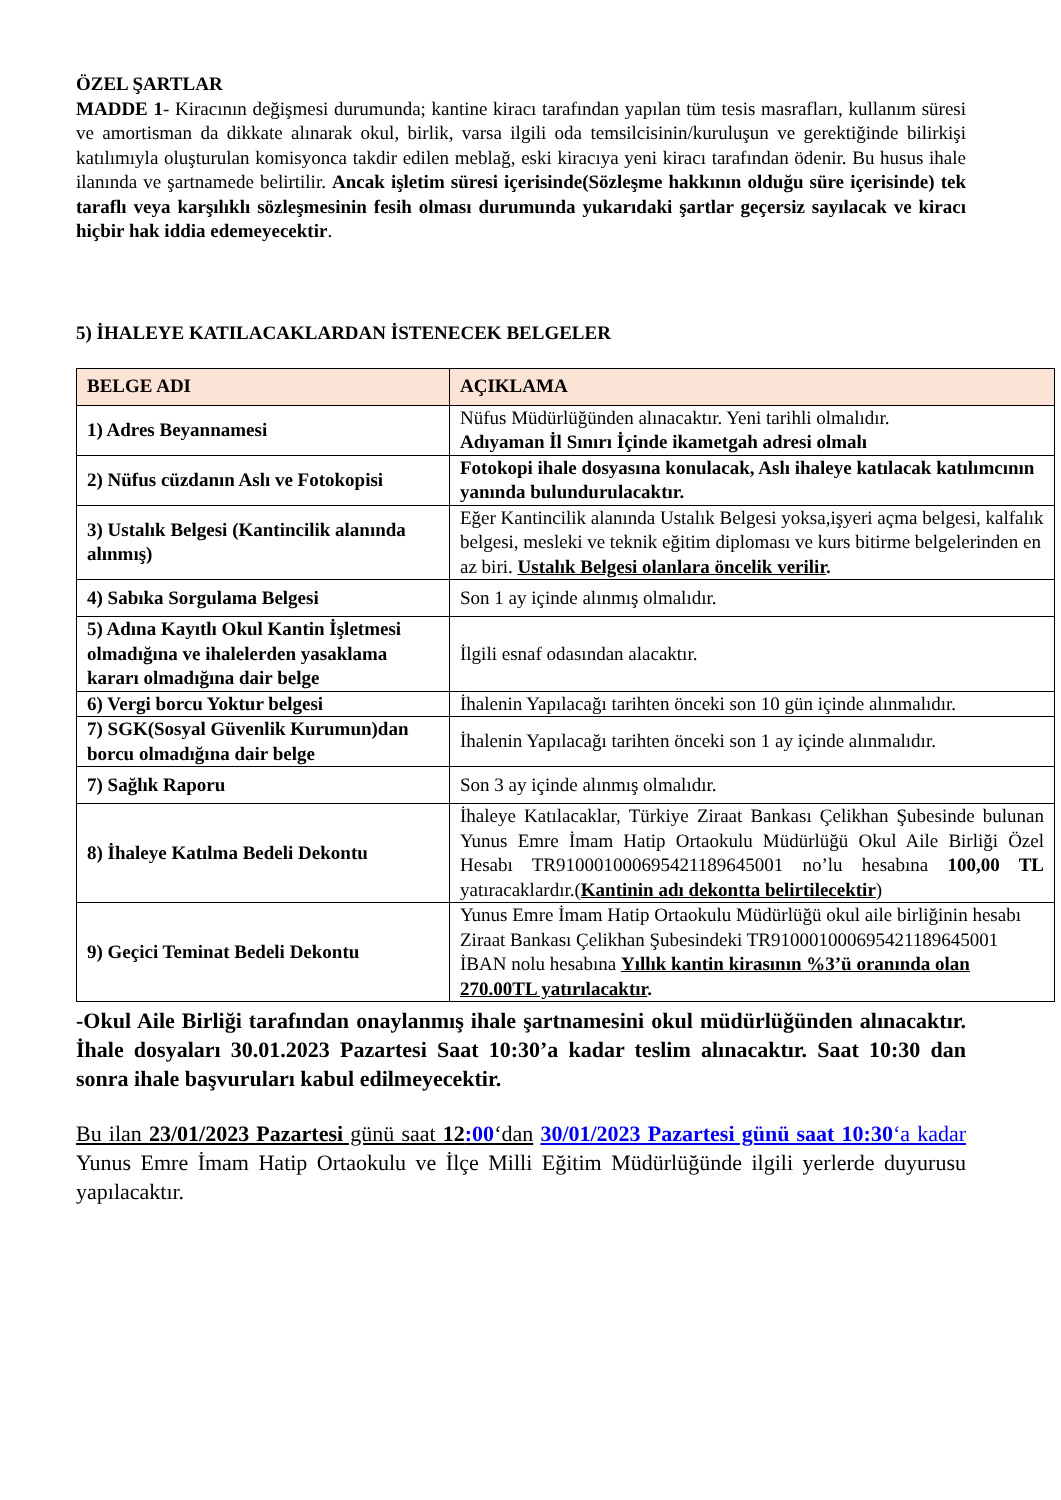ÖZEL ŞARTLAR
MADDE 1- Kiracının değişmesi durumunda; kantine kiracı tarafından yapılan tüm tesis masrafları, kullanım süresi ve amortisman da dikkate alınarak okul, birlik, varsa ilgili oda temsilcisinin/kuruluşun ve gerektiğinde bilirkişi katılımıyla oluşturulan komisyonca takdir edilen meblağ, eski kiracıya yeni kiracı tarafından ödenir. Bu husus ihale ilanında ve şartnamede belirtilir. Ancak işletim süresi içerisinde(Sözleşme hakkının olduğu süre içerisinde) tek taraflı veya karşılıklı sözleşmesinin fesih olması durumunda yukarıdaki şartlar geçersiz sayılacak ve kiracı hiçbir hak iddia edemeyecektir.
5) İHALEYE KATILACAKLARDAN İSTENECEK BELGELER
| BELGE ADI | AÇIKLAMA |
| --- | --- |
| 1) Adres Beyannamesi | Nüfus Müdürlüğünden alınacaktır. Yeni tarihli olmalıdır. Adıyaman İl Sınırı İçinde ikametgah adresi olmalı |
| 2) Nüfus cüzdanın Aslı ve Fotokopisi | Fotokopi ihale dosyasına konulacak, Aslı ihaleye katılacak katılımcının yanında bulundurulacaktır. |
| 3) Ustalık Belgesi (Kantincilik alanında alınmış) | Eğer Kantincilik alanında Ustalık Belgesi yoksa,işyeri açma belgesi, kalfalık belgesi, mesleki ve teknik eğitim diploması ve kurs bitirme belgelerinden en az biri. Ustalık Belgesi olanlara öncelik verilir . |
| 4) Sabıka Sorgulama Belgesi | Son 1 ay içinde alınmış olmalıdır. |
| 5) Adına Kayıtlı Okul Kantin İşletmesi olmadığına ve ihalelerden yasaklama kararı olmadığına dair belge | İlgili esnaf odasından alacaktır. |
| 6) Vergi borcu Yoktur belgesi | İhalenin Yapılacağı tarihten önceki son 10 gün içinde alınmalıdır. |
| 7) SGK(Sosyal Güvenlik Kurumun)dan borcu olmadığına dair belge | İhalenin Yapılacağı tarihten önceki son 1 ay içinde alınmalıdır. |
| 7) Sağlık Raporu | Son 3 ay içinde alınmış olmalıdır. |
| 8) İhaleye Katılma Bedeli Dekontu | İhaleye Katılacaklar, Türkiye Ziraat Bankası Çelikhan Şubesinde bulunan Yunus Emre İmam Hatip Ortaokulu Müdürlüğü Okul Aile Birliği Özel Hesabı TR910001000695421189645001 no’lu hesabına 100,00 TL yatıracaklardır.( Kantinin adı dekontta belirtilecektir ) |
| 9) Geçici Teminat Bedeli Dekontu | Yunus Emre İmam Hatip Ortaokulu Müdürlüğü okul aile birliğinin hesabı Ziraat Bankası Çelikhan Şubesindeki TR910001000695421189645001 İBAN nolu hesabına Yıllık kantin kirasının %3’ü oranında olan 270.00TL yatırılacaktır . |
-Okul Aile Birliği tarafından onaylanmış ihale şartnamesini okul müdürlüğünden alınacaktır. İhale dosyaları 30.01.2023 Pazartesi Saat 10:30’a kadar teslim alınacaktır. Saat 10:30 dan sonra ihale başvuruları kabul edilmeyecektir.
Bu ilan 23/01/2023 Pazartesi günü saat 12:00‘dan 30/01/2023 Pazartesi günü saat 10:30‘a kadar Yunus Emre İmam Hatip Ortaokulu ve İlçe Milli Eğitim Müdürlüğünde ilgili yerlerde duyurusu yapılacaktır.